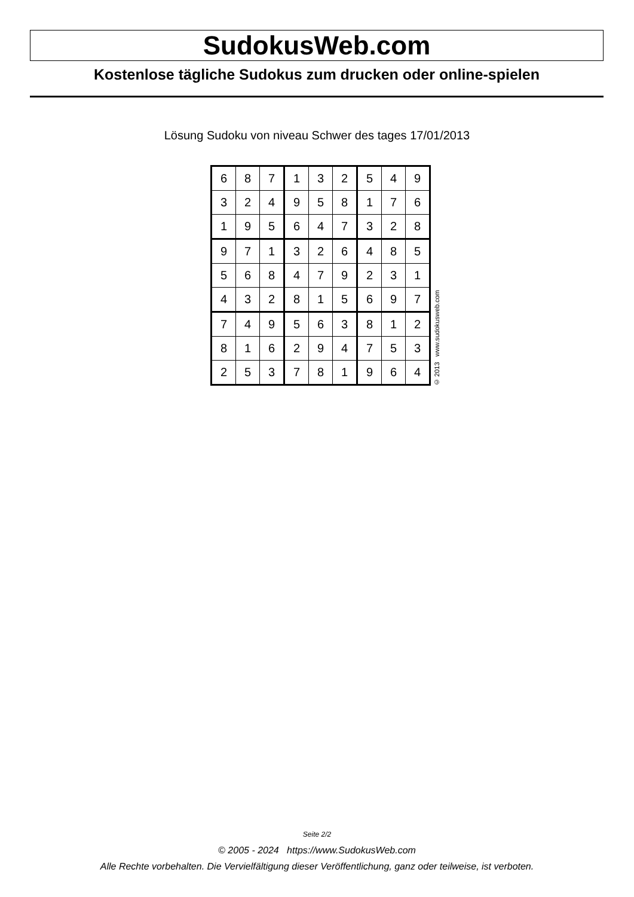SudokusWeb.com
Kostenlose tägliche Sudokus zum drucken oder online-spielen
Lösung Sudoku von niveau Schwer des tages 17/01/2013
| 6 | 8 | 7 | 1 | 3 | 2 | 5 | 4 | 9 |
| 3 | 2 | 4 | 9 | 5 | 8 | 1 | 7 | 6 |
| 1 | 9 | 5 | 6 | 4 | 7 | 3 | 2 | 8 |
| 9 | 7 | 1 | 3 | 2 | 6 | 4 | 8 | 5 |
| 5 | 6 | 8 | 4 | 7 | 9 | 2 | 3 | 1 |
| 4 | 3 | 2 | 8 | 1 | 5 | 6 | 9 | 7 |
| 7 | 4 | 9 | 5 | 6 | 3 | 8 | 1 | 2 |
| 8 | 1 | 6 | 2 | 9 | 4 | 7 | 5 | 3 |
| 2 | 5 | 3 | 7 | 8 | 1 | 9 | 6 | 4 |
© 2013 www.sudokusweb.com
Seite 2/2
© 2005 - 2024 https://www.SudokusWeb.com
Alle Rechte vorbehalten. Die Vervielfältigung dieser Veröffentlichung, ganz oder teilweise, ist verboten.